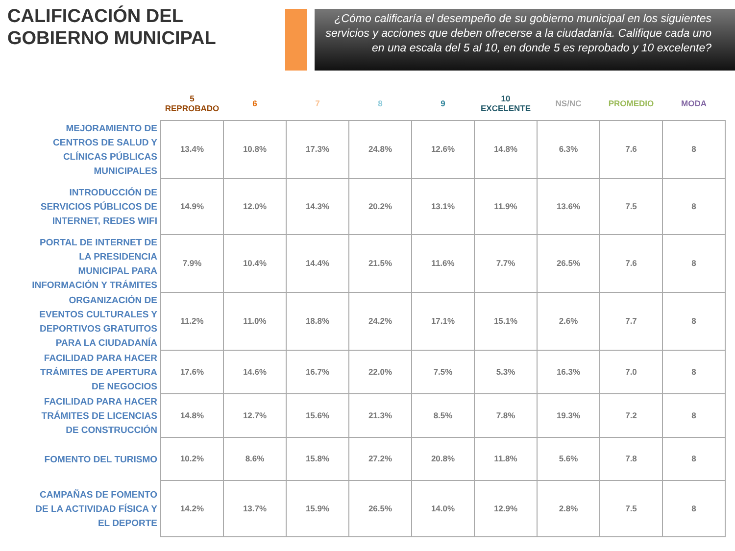CALIFICACIÓN DEL GOBIERNO MUNICIPAL
¿Cómo calificaría el desempeño de su gobierno municipal en los siguientes servicios y acciones que deben ofrecerse a la ciudadanía. Califique cada uno en una escala del 5 al 10, en donde 5 es reprobado y 10 excelente?
| | 5 REPROBADO | 6 | 7 | 8 | 9 | 10 EXCELENTE | NS/NC | PROMEDIO | MODA |
| --- | --- | --- | --- | --- | --- | --- | --- | --- | --- |
| MEJORAMIENTO DE CENTROS DE SALUD Y CLÍNICAS PÚBLICAS MUNICIPALES | 13.4% | 10.8% | 17.3% | 24.8% | 12.6% | 14.8% | 6.3% | 7.6 | 8 |
| INTRODUCCIÓN DE SERVICIOS PÚBLICOS DE INTERNET, REDES WIFI | 14.9% | 12.0% | 14.3% | 20.2% | 13.1% | 11.9% | 13.6% | 7.5 | 8 |
| PORTAL DE INTERNET DE LA PRESIDENCIA MUNICIPAL PARA INFORMACIÓN Y TRÁMITES | 7.9% | 10.4% | 14.4% | 21.5% | 11.6% | 7.7% | 26.5% | 7.6 | 8 |
| ORGANIZACIÓN DE EVENTOS CULTURALES Y DEPORTIVOS GRATUITOS PARA LA CIUDADANÍA | 11.2% | 11.0% | 18.8% | 24.2% | 17.1% | 15.1% | 2.6% | 7.7 | 8 |
| FACILIDAD PARA HACER TRÁMITES DE APERTURA DE NEGOCIOS | 17.6% | 14.6% | 16.7% | 22.0% | 7.5% | 5.3% | 16.3% | 7.0 | 8 |
| FACILIDAD PARA HACER TRÁMITES DE LICENCIAS DE CONSTRUCCIÓN | 14.8% | 12.7% | 15.6% | 21.3% | 8.5% | 7.8% | 19.3% | 7.2 | 8 |
| FOMENTO DEL TURISMO | 10.2% | 8.6% | 15.8% | 27.2% | 20.8% | 11.8% | 5.6% | 7.8 | 8 |
| CAMPAÑAS DE FOMENTO DE LA ACTIVIDAD FÍSICA Y EL DEPORTE | 14.2% | 13.7% | 15.9% | 26.5% | 14.0% | 12.9% | 2.8% | 7.5 | 8 |